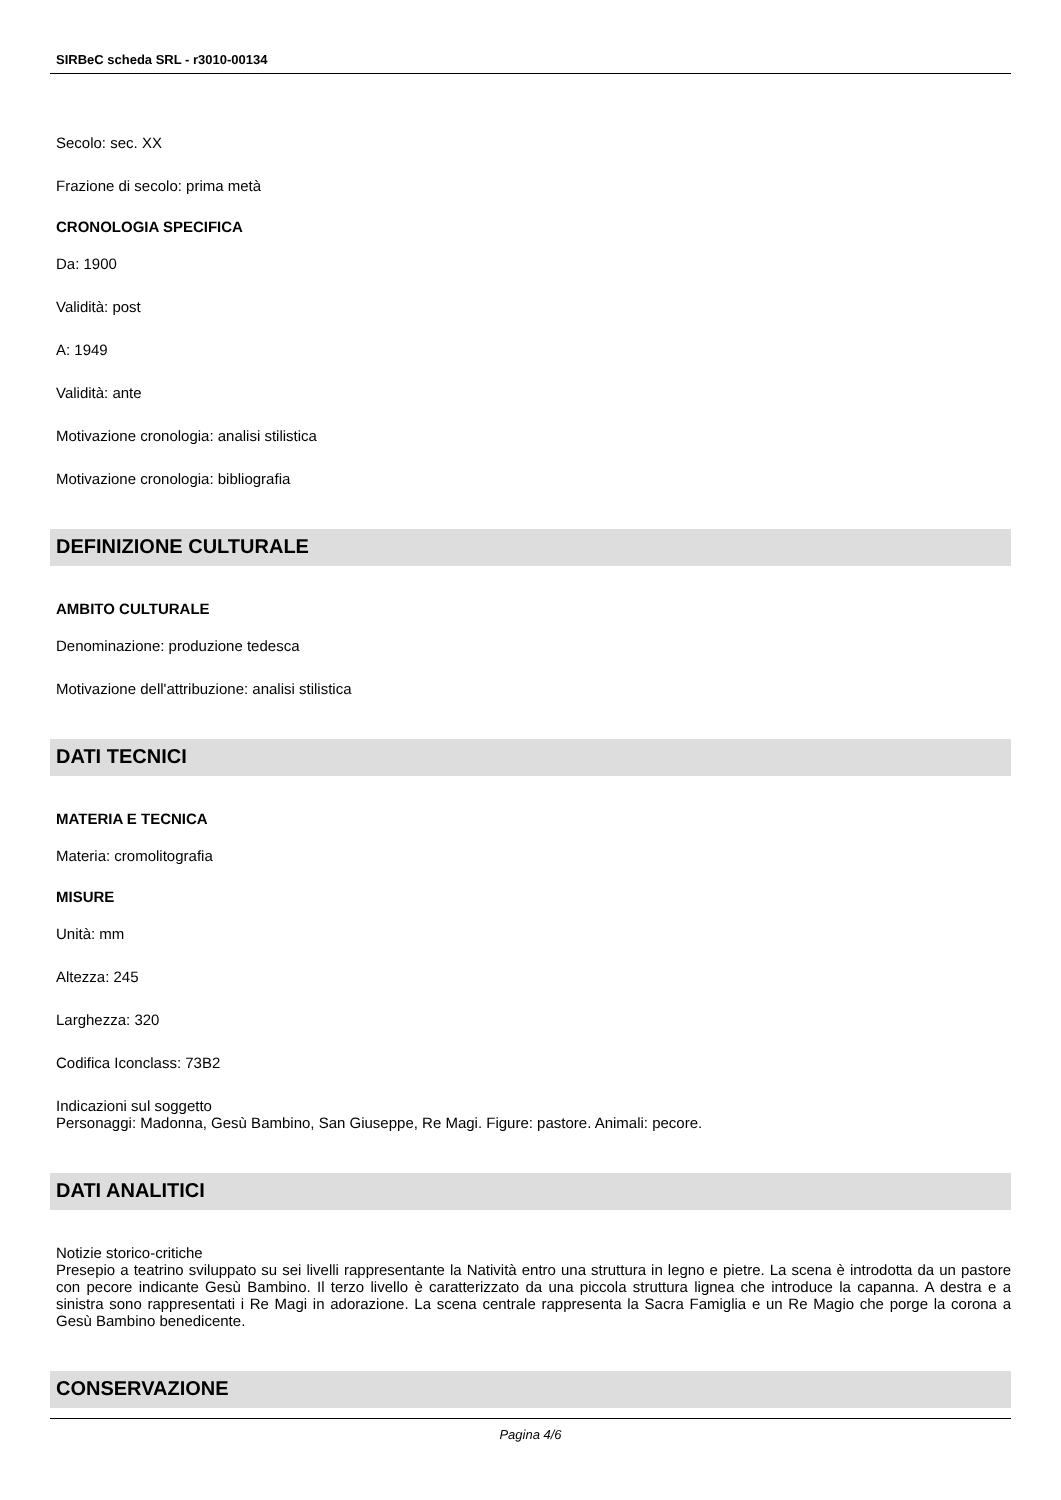SIRBeC scheda SRL - r3010-00134
Secolo: sec. XX
Frazione di secolo: prima metà
CRONOLOGIA SPECIFICA
Da: 1900
Validità: post
A: 1949
Validità: ante
Motivazione cronologia: analisi stilistica
Motivazione cronologia: bibliografia
DEFINIZIONE CULTURALE
AMBITO CULTURALE
Denominazione: produzione tedesca
Motivazione dell'attribuzione: analisi stilistica
DATI TECNICI
MATERIA E TECNICA
Materia: cromolitografia
MISURE
Unità: mm
Altezza: 245
Larghezza: 320
Codifica Iconclass: 73B2
Indicazioni sul soggetto
Personaggi: Madonna, Gesù Bambino, San Giuseppe, Re Magi. Figure: pastore. Animali: pecore.
DATI ANALITICI
Notizie storico-critiche
Presepio a teatrino sviluppato su sei livelli rappresentante la Natività entro una struttura in legno e pietre. La scena è introdotta da un pastore con pecore indicante Gesù Bambino. Il terzo livello è caratterizzato da una piccola struttura lignea che introduce la capanna. A destra e a sinistra sono rappresentati i Re Magi in adorazione. La scena centrale rappresenta la Sacra Famiglia e un Re Magio che porge la corona a Gesù Bambino benedicente.
CONSERVAZIONE
Pagina 4/6